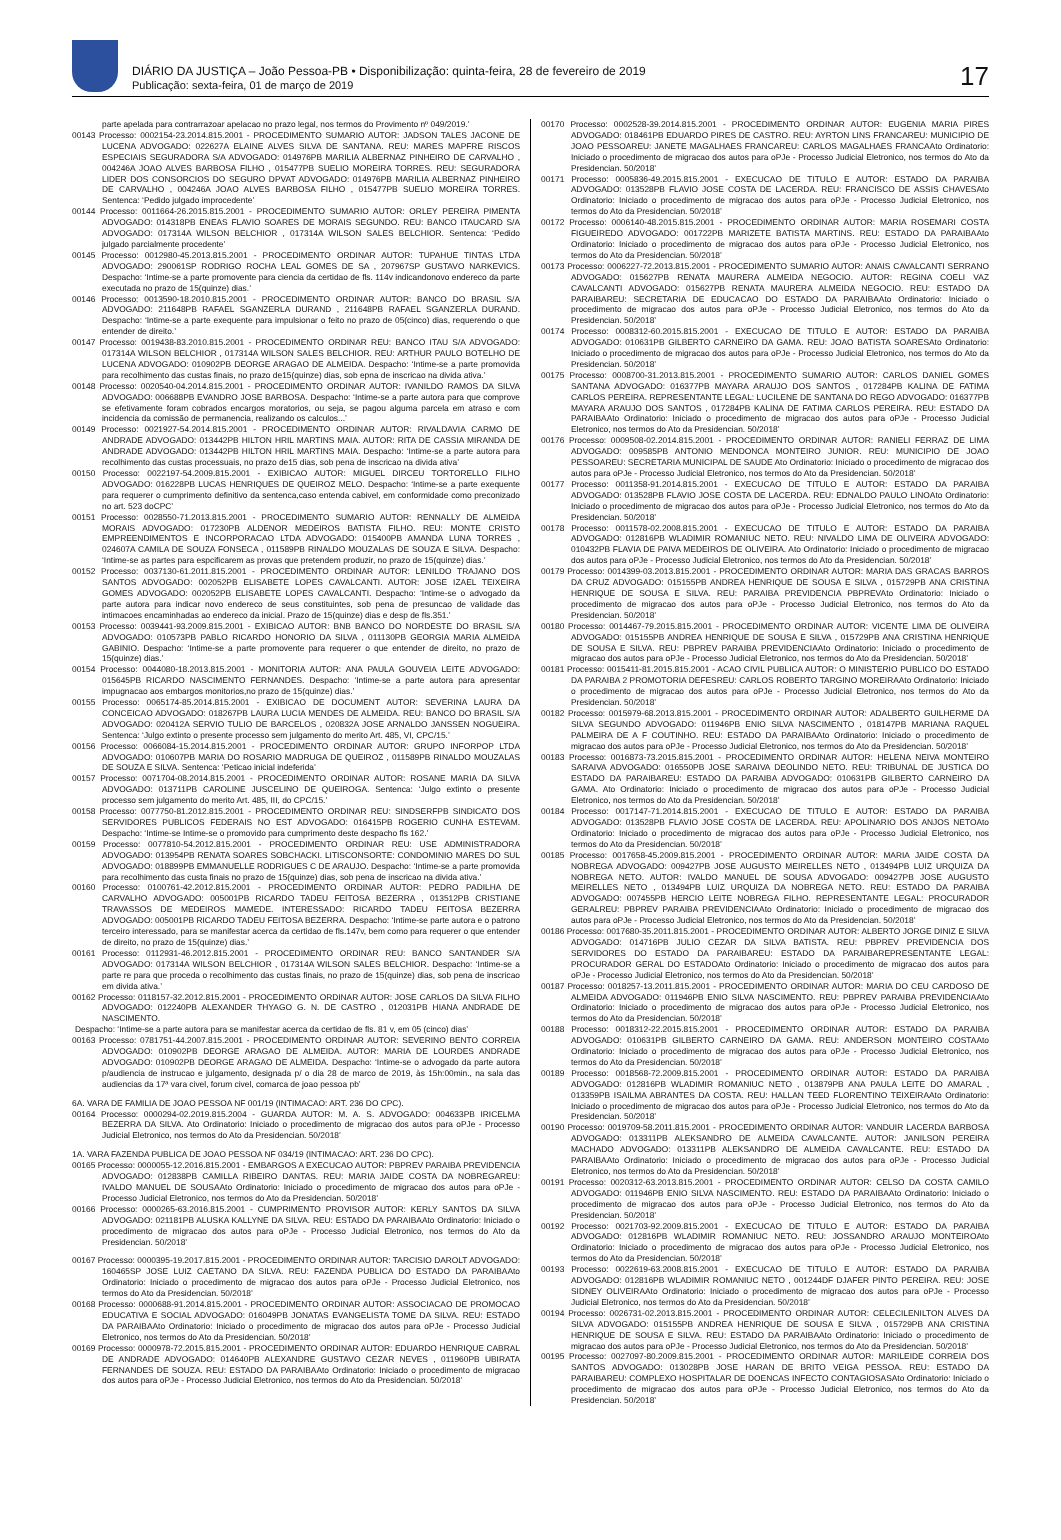DIÁRIO DA JUSTIÇA – João Pessoa-PB • Disponibilização: quinta-feira, 28 de fevereiro de 2019
Publicação: sexta-feira, 01 de março de 2019
17
parte apelada para contrarrazoar apelacao no prazo legal, nos termos do Provimento nº 049/2019.’
00143 Processo: 0002154-23.2014.815.2001 - PROCEDIMENTO SUMARIO AUTOR: JADSON TALES JACONE DE LUCENA ADVOGADO: 022627A ELAINE ALVES SILVA DE SANTANA. REU: MARES MAPFRE RISCOS ESPECIAIS SEGURADORA S/A ADVOGADO: 014976PB MARILIA ALBERNAZ PINHEIRO DE CARVALHO , 004246A JOAO ALVES BARBOSA FILHO , 015477PB SUELIO MOREIRA TORRES. REU: SEGURADORA LIDER DOS CONSORCIOS DO SEGURO DPVAT ADVOGADO: 014976PB MARILIA ALBERNAZ PINHEIRO DE CARVALHO , 004246A JOAO ALVES BARBOSA FILHO , 015477PB SUELIO MOREIRA TORRES. Sentenca: ‘Pedido julgado improcedente’
00144 Processo: 0011664-26.2015.815.2001 - PROCEDIMENTO SUMARIO AUTOR: ORLEY PEREIRA PIMENTA ADVOGADO: 014318PB ENEAS FLAVIO SOARES DE MORAIS SEGUNDO. REU: BANCO ITAUCARD S/A ADVOGADO: 017314A WILSON BELCHIOR , 017314A WILSON SALES BELCHIOR. Sentenca: ‘Pedido julgado parcialmente procedente’
00145 Processo: 0012980-45.2013.815.2001 - PROCEDIMENTO ORDINAR AUTOR: TUPAHUE TINTAS LTDA ADVOGADO: 290061SP RODRIGO ROCHA LEAL GOMES DE SA , 207967SP GUSTAVO NARKEVICS. Despacho: ‘Intime-se a parte promovente para ciencia da certidao de fls. 114v indicandonovo endereco da parte executada no prazo de 15(quinze) dias.’
00146 Processo: 0013590-18.2010.815.2001 - PROCEDIMENTO ORDINAR AUTOR: BANCO DO BRASIL S/A ADVOGADO: 211648PB RAFAEL SGANZERLA DURAND , 211648PB RAFAEL SGANZERLA DURAND. Despacho: ‘Intime-se a parte exequente para impulsionar o feito no prazo de 05(cinco) dias, requerendo o que entender de direito.’
00147 Processo: 0019438-83.2010.815.2001 - PROCEDIMENTO ORDINAR REU: BANCO ITAU S/A ADVOGADO: 017314A WILSON BELCHIOR , 017314A WILSON SALES BELCHIOR. REU: ARTHUR PAULO BOTELHO DE LUCENA ADVOGADO: 010902PB DEORGE ARAGAO DE ALMEIDA. Despacho: ‘Intime-se a parte promovida para recolhimento das custas finais, no prazo de15(quinze) dias, sob epna de inscricao na divida ativa.’
00148 Processo: 0020540-04.2014.815.2001 - PROCEDIMENTO ORDINAR AUTOR: IVANILDO RAMOS DA SILVA ADVOGADO: 006688PB EVANDRO JOSE BARBOSA. Despacho: ‘Intime-se a parte autora para que comprove se efetivamente foram cobrados encargos moratorios, ou seja, se pagou alguma parcela em atraso e com incidencia da comissão de permanencia, realizando os calculos...’
00149 Processo: 0021927-54.2014.815.2001 - PROCEDIMENTO ORDINAR AUTOR: RIVALDAVIA CARMO DE ANDRADE ADVOGADO: 013442PB HILTON HRIL MARTINS MAIA. AUTOR: RITA DE CASSIA MIRANDA DE ANDRADE ADVOGADO: 013442PB HILTON HRIL MARTINS MAIA. Despacho: ‘Intime-se a parte autora para recolhimento das custas processuais, no prazo de15 dias, sob pena de inscricao na divida ativa’
00150 Processo: 0022197-54.2009.815.2001 - EXIBICAO AUTOR: MIGUEL DIRCEU TORTORELLO FILHO ADVOGADO: 016228PB LUCAS HENRIQUES DE QUEIROZ MELO. Despacho: ‘Intime-se a parte exequente para requerer o cumprimento definitivo da sentenca,caso entenda cabivel, em conformidade como preconizado no art. 523 doCPC’
00151 Processo: 0028550-71.2013.815.2001 - PROCEDIMENTO SUMARIO AUTOR: RENNALLY DE ALMEIDA MORAIS ADVOGADO: 017230PB ALDENOR MEDEIROS BATISTA FILHO. REU: MONTE CRISTO EMPREENDIMENTOS E INCORPORACAO LTDA ADVOGADO: 015400PB AMANDA LUNA TORRES , 024607A CAMILA DE SOUZA FONSECA , 011589PB RINALDO MOUZALAS DE SOUZA E SILVA. Despacho: ‘Intime-se as partes para espcificarem as provas que pretendem produzir, no prazo de 15(quinze) dias.’
00152 Processo: 0037130-61.2011.815.2001 - PROCEDIMENTO ORDINAR AUTOR: LENILDO TRAJANO DOS SANTOS ADVOGADO: 002052PB ELISABETE LOPES CAVALCANTI. AUTOR: JOSE IZAEL TEIXEIRA GOMES ADVOGADO: 002052PB ELISABETE LOPES CAVALCANTI. Despacho: ‘Intime-se o advogado da parte autora para indicar novo endereco de seus constituintes, sob pena de presuncao de validade das intimacoes encaminhadas ao endereco da inicial. Prazo de 15(quinze) dias e desp de fls.351.’
00153 Processo: 0039441-93.2009.815.2001 - EXIBICAO AUTOR: BNB BANCO DO NORDESTE DO BRASIL S/A ADVOGADO: 010573PB PABLO RICARDO HONORIO DA SILVA , 011130PB GEORGIA MARIA ALMEIDA GABINIO. Despacho: ‘Intime-se a parte promovente para requerer o que entender de direito, no prazo de 15(quinze) dias.’
00154 Processo: 0044080-18.2013.815.2001 - MONITORIA AUTOR: ANA PAULA GOUVEIA LEITE ADVOGADO: 015645PB RICARDO NASCIMENTO FERNANDES. Despacho: ‘Intime-se a parte autora para apresentar impugnacao aos embargos monitorios,no prazo de 15(quinze) dias.’
00155 Processo: 0065174-85.2014.815.2001 - EXIBICAO DE DOCUMENT AUTOR: SEVERINA LAURA DA CONCEICAO ADVOGADO: 018267PB LAURA LUCIA MENDES DE ALMEIDA. REU: BANCO DO BRASIL S/A ADVOGADO: 020412A SERVIO TULIO DE BARCELOS , 020832A JOSE ARNALDO JANSSEN NOGUEIRA. Sentenca: ‘Julgo extinto o presente processo sem julgamento do merito Art. 485, VI, CPC/15.’
00156 Processo: 0066084-15.2014.815.2001 - PROCEDIMENTO ORDINAR AUTOR: GRUPO INFORPOP LTDA ADVOGADO: 010607PB MARIA DO ROSARIO MADRUGA DE QUEIROZ , 011589PB RINALDO MOUZALAS DE SOUZA E SILVA. Sentenca: ‘Peticao inicial indeferida’
00157 Processo: 0071704-08.2014.815.2001 - PROCEDIMENTO ORDINAR AUTOR: ROSANE MARIA DA SILVA ADVOGADO: 013711PB CAROLINE JUSCELINO DE QUEIROGA. Sentenca: ‘Julgo extinto o presente processo sem julgamento do merito Art. 485, III, do CPC/15.’
00158 Processo: 0077750-81.2012.815.2001 - PROCEDIMENTO ORDINAR REU: SINDSERFPB SINDICATO DOS SERVIDORES PUBLICOS FEDERAIS NO EST ADVOGADO: 016415PB ROGERIO CUNHA ESTEVAM. Despacho: ‘Intime-se Intime-se o promovido para cumprimento deste despacho fls 162.’
00159 Processo: 0077810-54.2012.815.2001 - PROCEDIMENTO ORDINAR REU: USE ADMINISTRADORA ADVOGADO: 013954PB RENATA SOARES SOBCHACKI. LITISCONSORTE: CONDOMINIO MARES DO SUL ADVOGADO: 018899PB EMMANUELLE RODRIGUES C DE ARAUJO. Despacho: ‘Intime-se a parte promovida para recolhimento das custa finais no prazo de 15(quinze) dias, sob pena de inscricao na divida ativa.’
00160 Processo: 0100761-42.2012.815.2001 - PROCEDIMENTO ORDINAR AUTOR: PEDRO PADILHA DE CARVALHO ADVOGADO: 005001PB RICARDO TADEU FEITOSA BEZERRA , 013512PB CRISTIANE TRAVASSOS DE MEDEIROS MAMEDE. INTERESSADO: RICARDO TADEU FEITOSA BEZERRA ADVOGADO: 005001PB RICARDO TADEU FEITOSA BEZERRA. Despacho: ‘Intime-se parte autora e o patrono terceiro interessado, para se manifestar acerca da certidao de fls.147v, bem como para requerer o que entender de direito, no prazo de 15(quinze) dias.’
00161 Processo: 0112931-46.2012.815.2001 - PROCEDIMENTO ORDINAR REU: BANCO SANTANDER S/A ADVOGADO: 017314A WILSON BELCHIOR , 017314A WILSON SALES BELCHIOR. Despacho: ‘Intime-se a parte re para que proceda o recolhimento das custas finais, no prazo de 15(quinze) dias, sob pena de inscricao em divida ativa.’
00162 Processo: 0118157-32.2012.815.2001 - PROCEDIMENTO ORDINAR AUTOR: JOSE CARLOS DA SILVA FILHO ADVOGADO: 012240PB ALEXANDER THYAGO G. N. DE CASTRO , 012031PB HIANA ANDRADE DE NASCIMENTO.
Despacho: ‘Intime-se a parte autora para se manifestar acerca da certidao de fls. 81 v, em 05 (cinco) dias’
00163 Processo: 0781751-44.2007.815.2001 - PROCEDIMENTO ORDINAR AUTOR: SEVERINO BENTO CORREIA ADVOGADO: 010902PB DEORGE ARAGAO DE ALMEIDA. AUTOR: MARIA DE LOURDES ANDRADE ADVOGADO: 010902PB DEORGE ARAGAO DE ALMEIDA. Despacho: ‘Intime-se o advogado da parte autora p/audiencia de instrucao e julgamento, designada p/ o dia 28 de marco de 2019, às 15h:00min., na sala das audiencias da 17ª vara civel, forum civel, comarca de joao pessoa pb’
6A. VARA DE FAMILIA DE JOAO PESSOA NF 001/19 (INTIMACAO: ART. 236 DO CPC).
00164 Processo: 0000294-02.2019.815.2004 - GUARDA AUTOR: M. A. S. ADVOGADO: 004633PB IRICELMA BEZERRA DA SILVA. Ato Ordinatorio: Iniciado o procedimento de migracao dos autos para oPJe - Processo Judicial Eletronico, nos termos do Ato da Presidencian. 50/2018’
1A. VARA FAZENDA PUBLICA DE JOAO PESSOA NF 034/19 (INTIMACAO: ART. 236 DO CPC).
00165 Processo: 0000055-12.2016.815.2001 - EMBARGOS A EXECUCAO AUTOR: PBPREV PARAIBA PREVIDENCIA ADVOGADO: 012838PB CAMILLA RIBEIRO DANTAS. REU: MARIA JAIDE COSTA DA NOBREGAREU: IVALDO MANUEL DE SOUSAAto Ordinatorio: Iniciado o procedimento de migracao dos autos para oPJe - Processo Judicial Eletronico, nos termos do Ato da Presidencian. 50/2018’
00166 Processo: 0000265-63.2016.815.2001 - CUMPRIMENTO PROVISOR AUTOR: KERLY SANTOS DA SILVA ADVOGADO: 021181PB ALUSKA KALLYNE DA SILVA. REU: ESTADO DA PARAIBAAto Ordinatorio: Iniciado o procedimento de migracao dos autos para oPJe - Processo Judicial Eletronico, nos termos do Ato da Presidencian. 50/2018’
00167 Processo: 0000395-19.2017.815.2001 - PROCEDIMENTO ORDINAR AUTOR: TARCISIO DAROLT ADVOGADO: 160465SP JOSE LUIZ CAETANO DA SILVA. REU: FAZENDA PUBLICA DO ESTADO DA PARAIBAAto Ordinatorio: Iniciado o procedimento de migracao dos autos para oPJe - Processo Judicial Eletronico, nos termos do Ato da Presidencian. 50/2018’
00168 Processo: 0000688-91.2014.815.2001 - PROCEDIMENTO ORDINAR AUTOR: ASSOCIACAO DE PROMOCAO EDUCATIVA E SOCIAL ADVOGADO: 016049PB JONATAS EVANGELISTA TOME DA SILVA. REU: ESTADO DA PARAIBAAto Ordinatorio: Iniciado o procedimento de migracao dos autos para oPJe - Processo Judicial Eletronico, nos termos do Ato da Presidencian. 50/2018’
00169 Processo: 0000978-72.2015.815.2001 - PROCEDIMENTO ORDINAR AUTOR: EDUARDO HENRIQUE CABRAL DE ANDRADE ADVOGADO: 014640PB ALEXANDRE GUSTAVO CEZAR NEVES , 011960PB UBIRATA FERNANDES DE SOUZA. REU: ESTADO DA PARAIBAAto Ordinatorio: Iniciado o procedimento de migracao dos autos para oPJe - Processo Judicial Eletronico, nos termos do Ato da Presidencian. 50/2018’
00170 Processo: 0002528-39.2014.815.2001 - PROCEDIMENTO ORDINAR AUTOR: EUGENIA MARIA PIRES ADVOGADO: 018461PB EDUARDO PIRES DE CASTRO. REU: AYRTON LINS FRANCAREU: MUNICIPIO DE JOAO PESSOAREU: JANETE MAGALHAES FRANCAREU: CARLOS MAGALHAES FRANCAAto Ordinatorio: Iniciado o procedimento de migracao dos autos para oPJe - Processo Judicial Eletronico, nos termos do Ato da Presidencian. 50/2018’
00171 Processo: 0005836-49.2015.815.2001 - EXECUCAO DE TITULO E AUTOR: ESTADO DA PARAIBA ADVOGADO: 013528PB FLAVIO JOSE COSTA DE LACERDA. REU: FRANCISCO DE ASSIS CHAVESAto Ordinatorio: Iniciado o procedimento de migracao dos autos para oPJe - Processo Judicial Eletronico, nos termos do Ato da Presidencian. 50/2018’
00172 Processo: 0006140-48.2015.815.2001 - PROCEDIMENTO ORDINAR AUTOR: MARIA ROSEMARI COSTA FIGUEIREDO ADVOGADO: 001722PB MARIZETE BATISTA MARTINS. REU: ESTADO DA PARAIBAAto Ordinatorio: Iniciado o procedimento de migracao dos autos para oPJe - Processo Judicial Eletronico, nos termos do Ato da Presidencian. 50/2018’
00173 Processo: 0006227-72.2013.815.2001 - PROCEDIMENTO SUMARIO AUTOR: ANAIS CAVALCANTI SERRANO ADVOGADO: 015627PB RENATA MAURERA ALMEIDA NEGOCIO. AUTOR: REGINA COELI VAZ CAVALCANTI ADVOGADO: 015627PB RENATA MAURERA ALMEIDA NEGOCIO. REU: ESTADO DA PARAIBAREU: SECRETARIA DE EDUCACAO DO ESTADO DA PARAIBAAto Ordinatorio: Iniciado o procedimento de migracao dos autos para oPJe - Processo Judicial Eletronico, nos termos do Ato da Presidencian. 50/2018’
00174 Processo: 0008312-60.2015.815.2001 - EXECUCAO DE TITULO E AUTOR: ESTADO DA PARAIBA ADVOGADO: 010631PB GILBERTO CARNEIRO DA GAMA. REU: JOAO BATISTA SOARESAto Ordinatorio: Iniciado o procedimento de migracao dos autos para oPJe - Processo Judicial Eletronico, nos termos do Ato da Presidencian. 50/2018’
00175 Processo: 0008700-31.2013.815.2001 - PROCEDIMENTO SUMARIO AUTOR: CARLOS DANIEL GOMES SANTANA ADVOGADO: 016377PB MAYARA ARAUJO DOS SANTOS , 017284PB KALINA DE FATIMA CARLOS PEREIRA. REPRESENTANTE LEGAL: LUCILENE DE SANTANA DO REGO ADVOGADO: 016377PB MAYARA ARAUJO DOS SANTOS , 017284PB KALINA DE FATIMA CARLOS PEREIRA. REU: ESTADO DA PARAIBAAto Ordinatorio: Iniciado o procedimento de migracao dos autos para oPJe - Processo Judicial Eletronico, nos termos do Ato da Presidencian. 50/2018’
00176 Processo: 0009508-02.2014.815.2001 - PROCEDIMENTO ORDINAR AUTOR: RANIELI FERRAZ DE LIMA ADVOGADO: 009585PB ANTONIO MENDONCA MONTEIRO JUNIOR. REU: MUNICIPIO DE JOAO PESSOAREU: SECRETARIA MUNICIPAL DE SAUDE Ato Ordinatorio: Iniciado o procedimento de migracao dos autos para oPJe - Processo Judicial Eletronico, nos termos do Ato da Presidencian. 50/2018’
00177 Processo: 0011358-91.2014.815.2001 - EXECUCAO DE TITULO E AUTOR: ESTADO DA PARAIBA ADVOGADO: 013528PB FLAVIO JOSE COSTA DE LACERDA. REU: EDNALDO PAULO LINOAto Ordinatorio: Iniciado o procedimento de migracao dos autos para oPJe - Processo Judicial Eletronico, nos termos do Ato da Presidencian. 50/2018’
00178 Processo: 0011578-02.2008.815.2001 - EXECUCAO DE TITULO E AUTOR: ESTADO DA PARAIBA ADVOGADO: 012816PB WLADIMIR ROMANIUC NETO. REU: NIVALDO LIMA DE OLIVEIRA ADVOGADO: 010432PB FLAVIA DE PAIVA MEDEIROS DE OLIVEIRA. Ato Ordinatorio: Iniciado o procedimento de migracao dos autos para oPJe - Processo Judicial Eletronico, nos termos do Ato da Presidencian. 50/2018’
00179 Processo: 0014399-03.2013.815.2001 - PROCEDIMENTO ORDINAR AUTOR: MARIA DAS GRACAS BARROS DA CRUZ ADVOGADO: 015155PB ANDREA HENRIQUE DE SOUSA E SILVA , 015729PB ANA CRISTINA HENRIQUE DE SOUSA E SILVA. REU: PARAIBA PREVIDENCIA PBPREVAto Ordinatorio: Iniciado o procedimento de migracao dos autos para oPJe - Processo Judicial Eletronico, nos termos do Ato da Presidencian. 50/2018’
00180 Processo: 0014467-79.2015.815.2001 - PROCEDIMENTO ORDINAR AUTOR: VICENTE LIMA DE OLIVEIRA ADVOGADO: 015155PB ANDREA HENRIQUE DE SOUSA E SILVA , 015729PB ANA CRISTINA HENRIQUE DE SOUSA E SILVA. REU: PBPREV PARAIBA PREVIDENCIAAto Ordinatorio: Iniciado o procedimento de migracao dos autos para oPJe - Processo Judicial Eletronico, nos termos do Ato da Presidencian. 50/2018’
00181 Processo: 0015411-81.2015.815.2001 - ACAO CIVIL PUBLICA AUTOR: O MINISTERIO PUBLICO DO ESTADO DA PARAIBA 2 PROMOTORIA DEFESREU: CARLOS ROBERTO TARGINO MOREIRAAto Ordinatorio: Iniciado o procedimento de migracao dos autos para oPJe - Processo Judicial Eletronico, nos termos do Ato da Presidencian. 50/2018’
00182 Processo: 0015979-68.2013.815.2001 - PROCEDIMENTO ORDINAR AUTOR: ADALBERTO GUILHERME DA SILVA SEGUNDO ADVOGADO: 011946PB ENIO SILVA NASCIMENTO , 018147PB MARIANA RAQUEL PALMEIRA DE A F COUTINHO. REU: ESTADO DA PARAIBAAto Ordinatorio: Iniciado o procedimento de migracao dos autos para oPJe - Processo Judicial Eletronico, nos termos do Ato da Presidencian. 50/2018’
00183 Processo: 0016873-73.2015.815.2001 - PROCEDIMENTO ORDINAR AUTOR: HELENA NEIVA MONTEIRO SARAIVA ADVOGADO: 016550PB JOSE SARAIVA DEOLINDO NETO. REU: TRIBUNAL DE JUSTICA DO ESTADO DA PARAIBAREU: ESTADO DA PARAIBA ADVOGADO: 010631PB GILBERTO CARNEIRO DA GAMA. Ato Ordinatorio: Iniciado o procedimento de migracao dos autos para oPJe - Processo Judicial Eletronico, nos termos do Ato da Presidencian. 50/2018’
00184 Processo: 0017147-71.2014.815.2001 - EXECUCAO DE TITULO E AUTOR: ESTADO DA PARAIBA ADVOGADO: 013528PB FLAVIO JOSE COSTA DE LACERDA. REU: APOLINARIO DOS ANJOS NETOAto Ordinatorio: Iniciado o procedimento de migracao dos autos para oPJe - Processo Judicial Eletronico, nos termos do Ato da Presidencian. 50/2018’
00185 Processo: 0017658-45.2009.815.2001 - PROCEDIMENTO ORDINAR AUTOR: MARIA JAIDE COSTA DA NOBREGA ADVOGADO: 009427PB JOSE AUGUSTO MEIRELLES NETO , 013494PB LUIZ URQUIZA DA NOBREGA NETO. AUTOR: IVALDO MANUEL DE SOUSA ADVOGADO: 009427PB JOSE AUGUSTO MEIRELLES NETO , 013494PB LUIZ URQUIZA DA NOBREGA NETO. REU: ESTADO DA PARAIBA ADVOGADO: 007455PB HERCIO LEITE NOBREGA FILHO. REPRESENTANTE LEGAL: PROCURADOR GERALREU: PBPREV PARAIBA PREVIDENCIAAto Ordinatorio: Iniciado o procedimento de migracao dos autos para oPJe - Processo Judicial Eletronico, nos termos do Ato da Presidencian. 50/2018’
00186 Processo: 0017680-35.2011.815.2001 - PROCEDIMENTO ORDINAR AUTOR: ALBERTO JORGE DINIZ E SILVA ADVOGADO: 014716PB JULIO CEZAR DA SILVA BATISTA. REU: PBPREV PREVIDENCIA DOS SERVIDORES DO ESTADO DA PARAIBAREU: ESTADO DA PARAIBAREPRESENTANTE LEGAL: PROCURADOR GERAL DO ESTADOAto Ordinatorio: Iniciado o procedimento de migracao dos autos para oPJe - Processo Judicial Eletronico, nos termos do Ato da Presidencian. 50/2018’
00187 Processo: 0018257-13.2011.815.2001 - PROCEDIMENTO ORDINAR AUTOR: MARIA DO CEU CARDOSO DE ALMEIDA ADVOGADO: 011946PB ENIO SILVA NASCIMENTO. REU: PBPREV PARAIBA PREVIDENCIAAto Ordinatorio: Iniciado o procedimento de migracao dos autos para oPJe - Processo Judicial Eletronico, nos termos do Ato da Presidencian. 50/2018’
00188 Processo: 0018312-22.2015.815.2001 - PROCEDIMENTO ORDINAR AUTOR: ESTADO DA PARAIBA ADVOGADO: 010631PB GILBERTO CARNEIRO DA GAMA. REU: ANDERSON MONTEIRO COSTAAto Ordinatorio: Iniciado o procedimento de migracao dos autos para oPJe - Processo Judicial Eletronico, nos termos do Ato da Presidencian. 50/2018’
00189 Processo: 0018568-72.2009.815.2001 - PROCEDIMENTO ORDINAR AUTOR: ESTADO DA PARAIBA ADVOGADO: 012816PB WLADIMIR ROMANIUC NETO , 013879PB ANA PAULA LEITE DO AMARAL , 013359PB ISAILMA ABRANTES DA COSTA. REU: HALLAN TEED FLORENTINO TEIXEIRAAto Ordinatorio: Iniciado o procedimento de migracao dos autos para oPJe - Processo Judicial Eletronico, nos termos do Ato da Presidencian. 50/2018’
00190 Processo: 0019709-58.2011.815.2001 - PROCEDIMENTO ORDINAR AUTOR: VANDUIR LACERDA BARBOSA ADVOGADO: 013311PB ALEKSANDRO DE ALMEIDA CAVALCANTE. AUTOR: JANILSON PEREIRA MACHADO ADVOGADO: 013311PB ALEKSANDRO DE ALMEIDA CAVALCANTE. REU: ESTADO DA PARAIBAAto Ordinatorio: Iniciado o procedimento de migracao dos autos para oPJe - Processo Judicial Eletronico, nos termos do Ato da Presidencian. 50/2018’
00191 Processo: 0020312-63.2013.815.2001 - PROCEDIMENTO ORDINAR AUTOR: CELSO DA COSTA CAMILO ADVOGADO: 011946PB ENIO SILVA NASCIMENTO. REU: ESTADO DA PARAIBAAto Ordinatorio: Iniciado o procedimento de migracao dos autos para oPJe - Processo Judicial Eletronico, nos termos do Ato da Presidencian. 50/2018’
00192 Processo: 0021703-92.2009.815.2001 - EXECUCAO DE TITULO E AUTOR: ESTADO DA PARAIBA ADVOGADO: 012816PB WLADIMIR ROMANIUC NETO. REU: JOSSANDRO ARAUJO MONTEIROAto Ordinatorio: Iniciado o procedimento de migracao dos autos para oPJe - Processo Judicial Eletronico, nos termos do Ato da Presidencian. 50/2018’
00193 Processo: 0022619-63.2008.815.2001 - EXECUCAO DE TITULO E AUTOR: ESTADO DA PARAIBA ADVOGADO: 012816PB WLADIMIR ROMANIUC NETO , 001244DF DJAFER PINTO PEREIRA. REU: JOSE SIDNEY OLIVEIRAAto Ordinatorio: Iniciado o procedimento de migracao dos autos para oPJe - Processo Judicial Eletronico, nos termos do Ato da Presidencian. 50/2018’
00194 Processo: 0026731-02.2013.815.2001 - PROCEDIMENTO ORDINAR AUTOR: CELECILENILTON ALVES DA SILVA ADVOGADO: 015155PB ANDREA HENRIQUE DE SOUSA E SILVA , 015729PB ANA CRISTINA HENRIQUE DE SOUSA E SILVA. REU: ESTADO DA PARAIBAAto Ordinatorio: Iniciado o procedimento de migracao dos autos para oPJe - Processo Judicial Eletronico, nos termos do Ato da Presidencian. 50/2018’
00195 Processo: 0027097-80.2009.815.2001 - PROCEDIMENTO ORDINAR AUTOR: MARILEIDE CORREIA DOS SANTOS ADVOGADO: 013028PB JOSE HARAN DE BRITO VEIGA PESSOA. REU: ESTADO DA PARAIBAREU: COMPLEXO HOSPITALAR DE DOENCAS INFECTO CONTAGIOSASAto Ordinatorio: Iniciado o procedimento de migracao dos autos para oPJe - Processo Judicial Eletronico, nos termos do Ato da Presidencian. 50/2018’